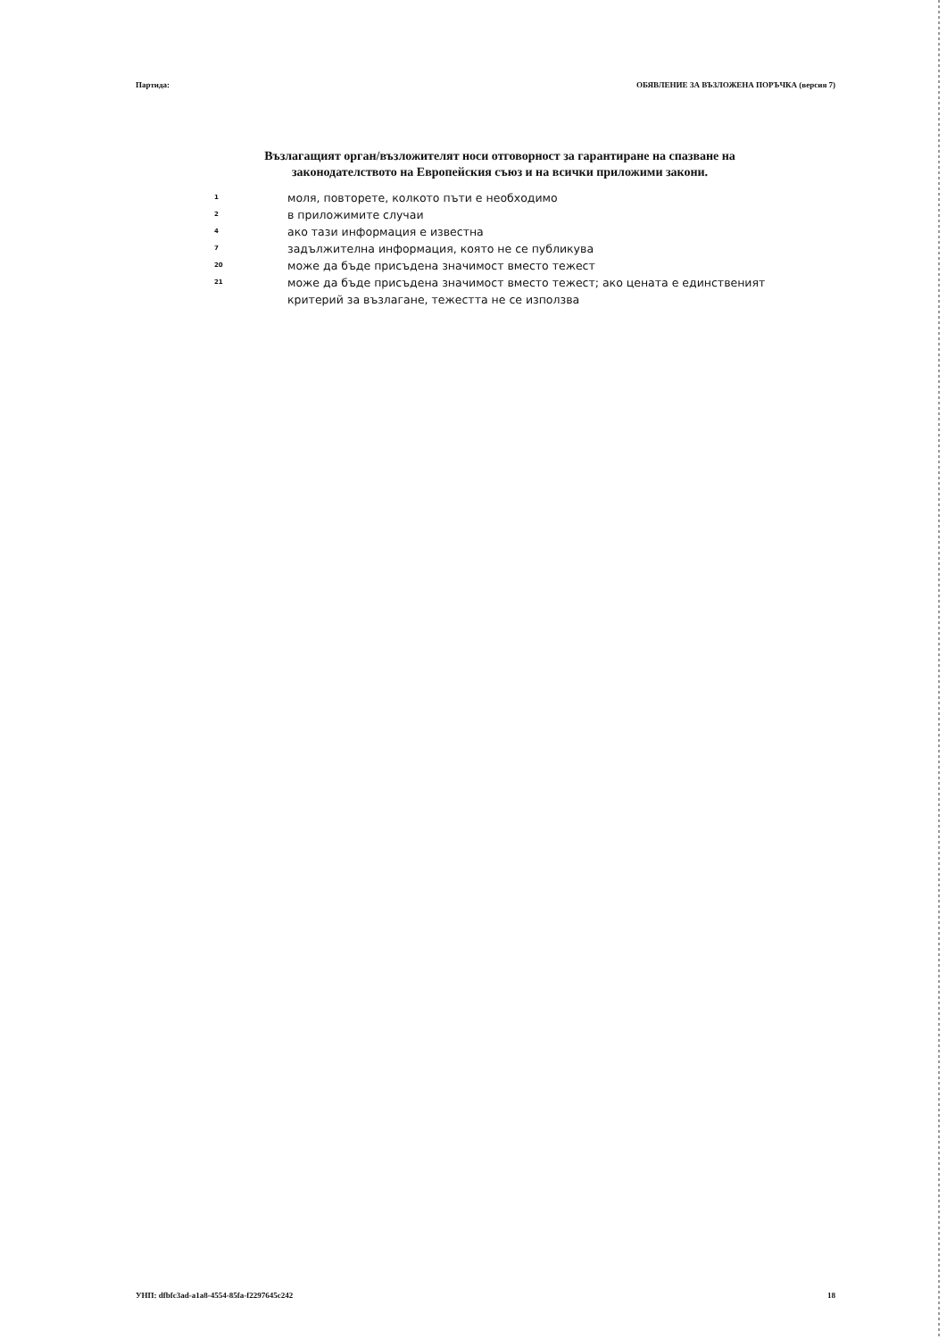Партида: ОБЯВЛЕНИЕ ЗА ВЪЗЛОЖЕНА ПОРЪЧКА (версия 7)
Възлагащият орган/възложителят носи отговорност за гарантиране на спазване на законодателството на Европейския съюз и на всички приложими закони.
| 1 | моля, повторете, колкото пъти е необходимо |
| 2 | в приложимите случаи |
| 4 | ако тази информация е известна |
| 7 | задължителна информация, която не се публикува |
| 20 | може да бъде присъдена значимост вместо тежест |
| 21 | може да бъде присъдена значимост вместо тежест; ако цената е единственият критерий за възлагане, тежестта не се използва |
УНП: dfbfc3ad-a1a8-4554-85fa-f2297645c242 18